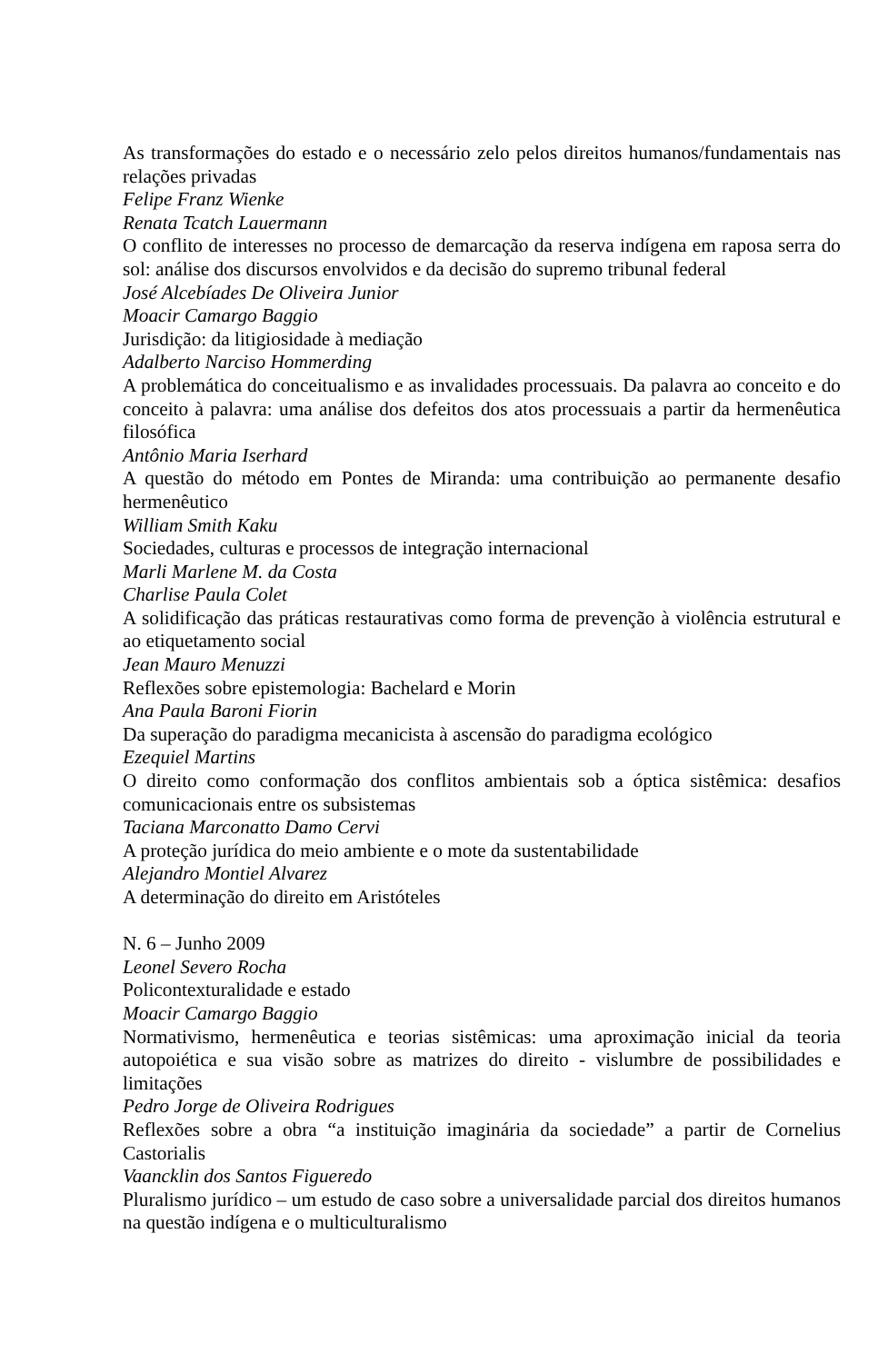As transformações do estado e o necessário zelo pelos direitos humanos/fundamentais nas relações privadas
Felipe Franz Wienke
Renata Tcatch Lauermann
O conflito de interesses no processo de demarcação da reserva indígena em raposa serra do sol: análise dos discursos envolvidos e da decisão do supremo tribunal federal
José Alcebíades De Oliveira Junior
Moacir Camargo Baggio
Jurisdição: da litigiosidade à mediação
Adalberto Narciso Hommerding
A problemática do conceitualismo e as invalidades processuais. Da palavra ao conceito e do conceito à palavra: uma análise dos defeitos dos atos processuais a partir da hermenêutica filosófica
Antônio Maria Iserhard
A questão do método em Pontes de Miranda: uma contribuição ao permanente desafio hermenêutico
William Smith Kaku
Sociedades, culturas e processos de integração internacional
Marli Marlene M. da Costa
Charlise Paula Colet
A solidificação das práticas restaurativas como forma de prevenção à violência estrutural e ao etiquetamento social
Jean Mauro Menuzzi
Reflexões sobre epistemologia: Bachelard e Morin
Ana Paula Baroni Fiorin
Da superação do paradigma mecanicista à ascensão do paradigma ecológico
Ezequiel Martins
O direito como conformação dos conflitos ambientais sob a óptica sistêmica: desafios comunicacionais entre os subsistemas
Taciana Marconatto Damo Cervi
A proteção jurídica do meio ambiente e o mote da sustentabilidade
Alejandro Montiel Alvarez
A determinação do direito em Aristóteles
N. 6 – Junho 2009
Leonel Severo Rocha
Policontexturalidade e estado
Moacir Camargo Baggio
Normativismo, hermenêutica e teorias sistêmicas: uma aproximação inicial da teoria autopoiética e sua visão sobre as matrizes do direito - vislumbre de possibilidades e limitações
Pedro Jorge de Oliveira Rodrigues
Reflexões sobre a obra “a instituição imaginária da sociedade” a partir de Cornelius Castorialis
Vaancklin dos Santos Figueredo
Pluralismo jurídico – um estudo de caso sobre a universalidade parcial dos direitos humanos na questão indígena e o multiculturalismo